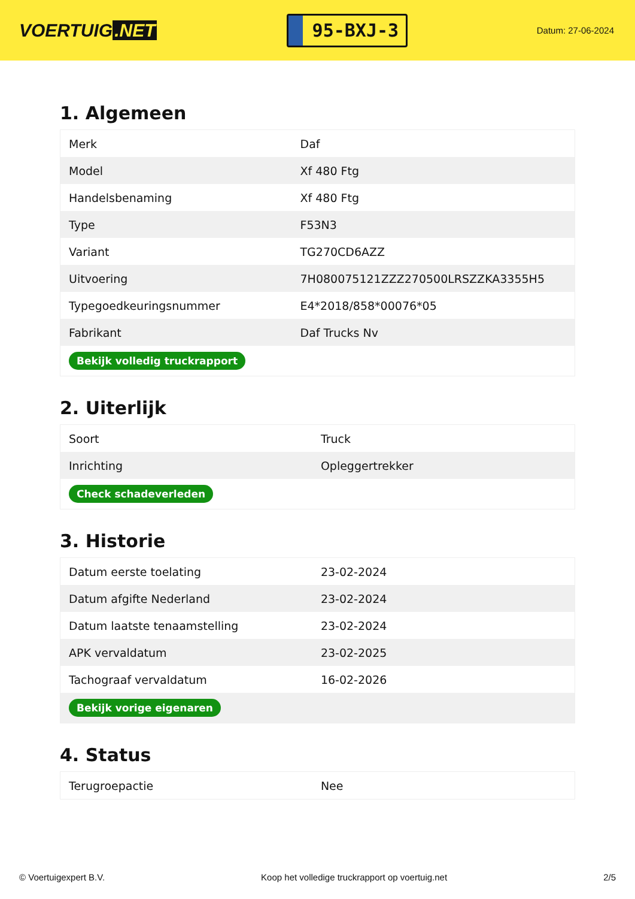VOERTUIG.NET
95-BXJ-3
Datum: 27-06-2024
1. Algemeen
| Merk | Daf |
| Model | Xf 480 Ftg |
| Handelsbenaming | Xf 480 Ftg |
| Type | F53N3 |
| Variant | TG270CD6AZZ |
| Uitvoering | 7H080075121ZZZ270500LRSZZKA3355H5 |
| Typegoedkeuringsnummer | E4*2018/858*00076*05 |
| Fabrikant | Daf Trucks Nv |
| Bekijk volledig truckrapport | |
2. Uiterlijk
| Soort | Truck |
| Inrichting | Opleggertrekker |
| Check schadeverleden | |
3. Historie
| Datum eerste toelating | 23-02-2024 |
| Datum afgifte Nederland | 23-02-2024 |
| Datum laatste tenaamstelling | 23-02-2024 |
| APK vervaldatum | 23-02-2025 |
| Tachograaf vervaldatum | 16-02-2026 |
| Bekijk vorige eigenaren | |
4. Status
| Terugroepactie | Nee |
© Voertuigexpert B.V. Koop het volledige truckrapport op voertuig.net 2/5